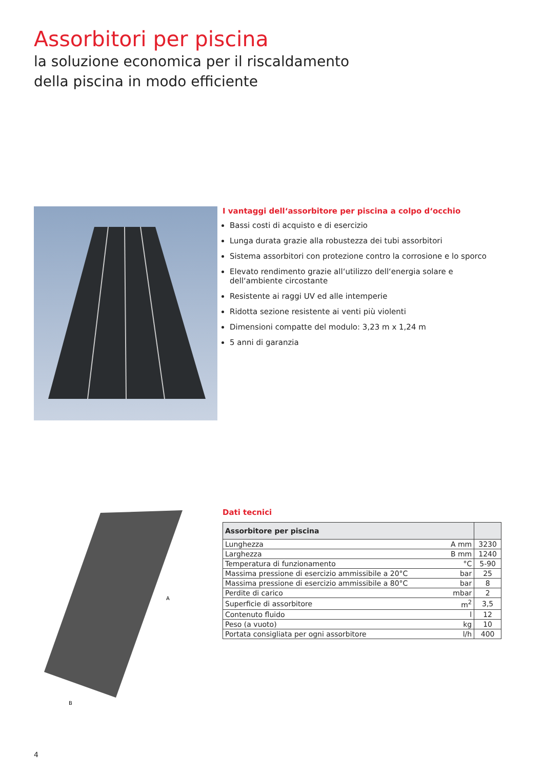Assorbitori per piscina
la soluzione economica per il riscaldamento
della piscina in modo efficiente
I vantaggi dell‘assorbitore per piscina a colpo d‘occhio
Bassi costi di acquisto e di esercizio
Lunga durata grazie alla robustezza dei tubi assorbitori
Sistema assorbitori con protezione contro la corrosione e lo sporco
Elevato rendimento grazie all‘utilizzo dell‘energia solare e dell‘ambiente circostante
Resistente ai raggi UV ed alle intemperie
Ridotta sezione resistente ai venti più violenti
Dimensioni compatte del modulo: 3,23 m x 1,24 m
5 anni di garanzia
A
B
Dati tecnici
| Assorbitore per piscina | | |
| --- | --- | --- |
| Lunghezza | A mm | 3230 |
| Larghezza | B mm | 1240 |
| Temperatura di funzionamento | °C | 5-90 |
| Massima pressione di esercizio ammissibile a 20°C | bar | 25 |
| Massima pressione di esercizio ammissibile a 80°C | bar | 8 |
| Perdite di carico | mbar | 2 |
| Superficie di assorbitore | m<sup>2</sup> | 3,5 |
| Contenuto fluido | l | 12 |
| Peso (a vuoto) | kg | 10 |
| Portata consigliata per ogni assorbitore | l/h | 400 |
4